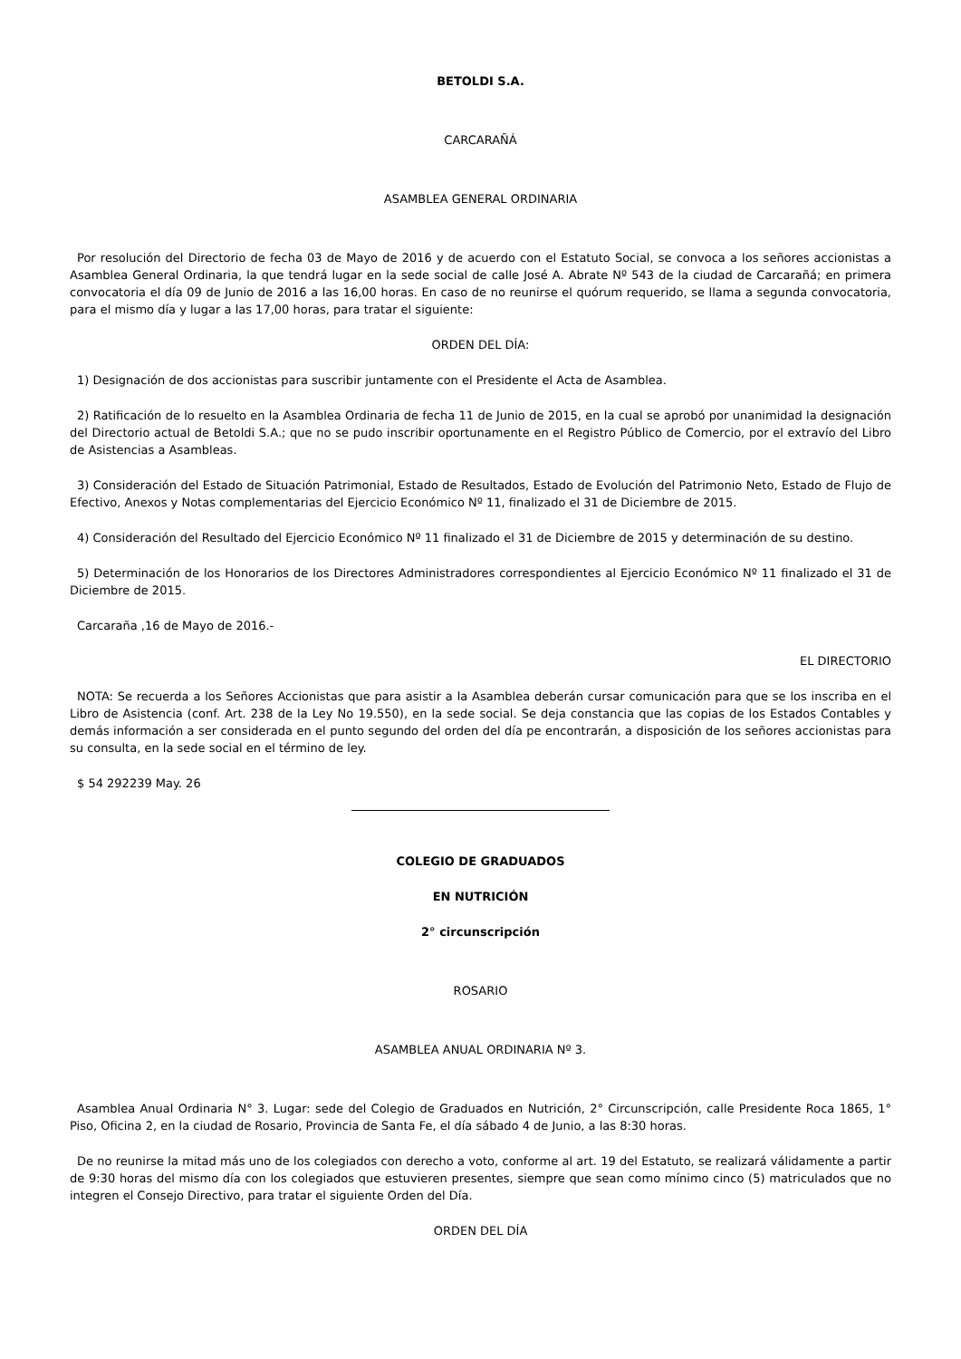BETOLDI S.A.
CARCARAÑÁ
ASAMBLEA GENERAL ORDINARIA
Por resolución del Directorio de fecha 03 de Mayo de 2016 y de acuerdo con el Estatuto Social, se convoca a los señores accionistas a Asamblea General Ordinaria, la que tendrá lugar en la sede social de calle José A. Abrate Nº 543 de la ciudad de Carcarañá; en primera convocatoria el día 09 de Junio de 2016 a las 16,00 horas. En caso de no reunirse el quórum requerido, se llama a segunda convocatoria, para el mismo día y lugar a las 17,00 horas, para tratar el siguiente:
ORDEN DEL DÍA:
1) Designación de dos accionistas para suscribir juntamente con el Presidente el Acta de Asamblea.
2) Ratificación de lo resuelto en la Asamblea Ordinaria de fecha 11 de Junio de 2015, en la cual se aprobó por unanimidad la designación del Directorio actual de Betoldi S.A.; que no se pudo inscribir oportunamente en el Registro Público de Comercio, por el extravío del Libro de Asistencias a Asambleas.
3) Consideración del Estado de Situación Patrimonial, Estado de Resultados, Estado de Evolución del Patrimonio Neto, Estado de Flujo de Efectivo, Anexos y Notas complementarias del Ejercicio Económico Nº 11, finalizado el 31 de Diciembre de 2015.
4) Consideración del Resultado del Ejercicio Económico Nº 11 finalizado el 31 de Diciembre de 2015 y determinación de su destino.
5) Determinación de los Honorarios de los Directores Administradores correspondientes al Ejercicio Económico Nº 11 finalizado el 31 de Diciembre de 2015.
Carcaraña ,16 de Mayo de 2016.-
EL DIRECTORIO
NOTA: Se recuerda a los Señores Accionistas que para asistir a la Asamblea deberán cursar comunicación para que se los inscriba en el Libro de Asistencia (conf. Art. 238 de la Ley No 19.550), en la sede social. Se deja constancia que las copias de los Estados Contables y demás información a ser considerada en el punto segundo del orden del día pe encontrarán, a disposición de los señores accionistas para su consulta, en la sede social en el término de ley.
$ 54 292239 May. 26
COLEGIO DE GRADUADOS
EN NUTRICIÓN
2° circunscripción
ROSARIO
ASAMBLEA ANUAL ORDINARIA Nº 3.
Asamblea Anual Ordinaria N° 3. Lugar: sede del Colegio de Graduados en Nutrición, 2° Circunscripción, calle Presidente Roca 1865, 1° Piso, Oficina 2, en la ciudad de Rosario, Provincia de Santa Fe, el día sábado 4 de Junio, a las 8:30 horas.
De no reunirse la mitad más uno de los colegiados con derecho a voto, conforme al art. 19 del Estatuto, se realizará válidamente a partir de 9:30 horas del mismo día con los colegiados que estuvieren presentes, siempre que sean como mínimo cinco (5) matriculados que no integren el Consejo Directivo, para tratar el siguiente Orden del Día.
ORDEN DEL DÍA